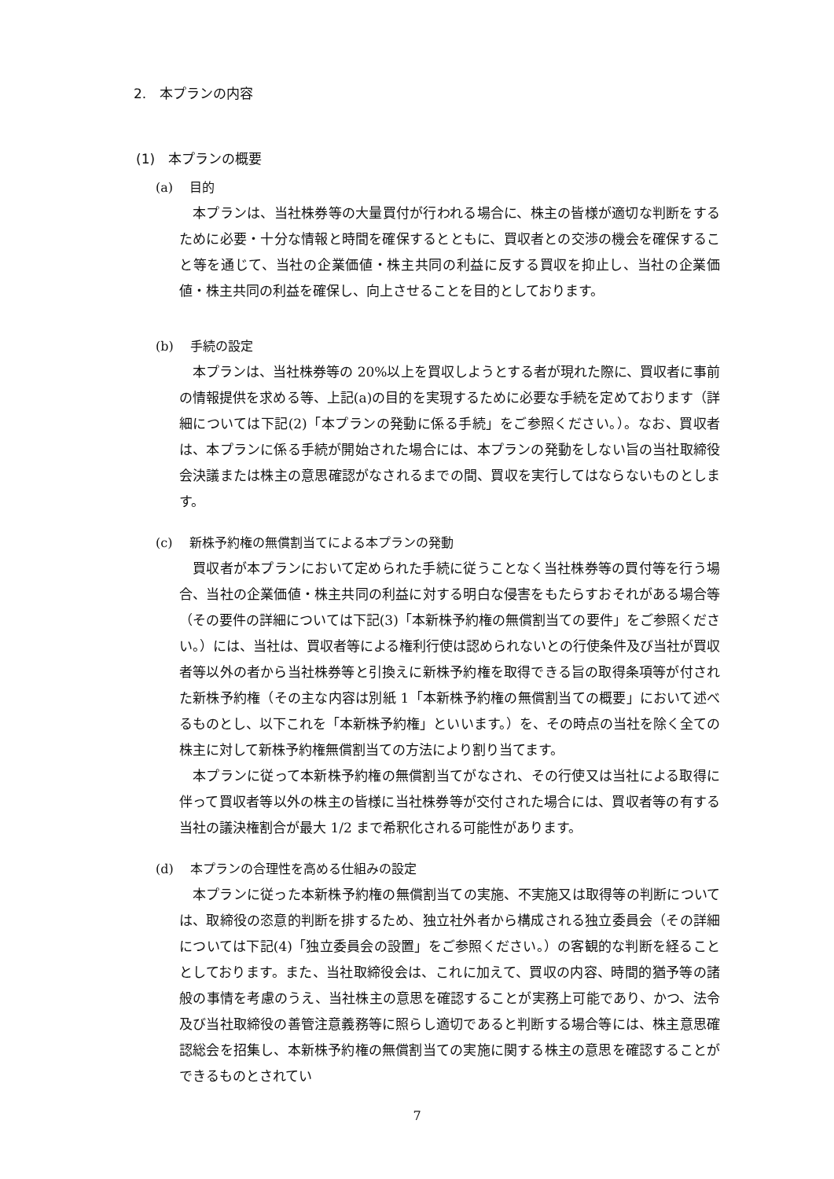2.　本プランの内容
(1)　本プランの概要
(a)　 目的
本プランは、当社株券等の大量買付が行われる場合に、株主の皆様が適切な判断をするために必要・十分な情報と時間を確保するとともに、買収者との交渉の機会を確保すること等を通じて、当社の企業価値・株主共同の利益に反する買収を抑止し、当社の企業価値・株主共同の利益を確保し、向上させることを目的としております。
(b)　 手続の設定
本プランは、当社株券等の 20%以上を買収しようとする者が現れた際に、買収者に事前の情報提供を求める等、上記(a)の目的を実現するために必要な手続を定めております（詳細については下記(2)「本プランの発動に係る手続」をご参照ください。）。なお、買収者は、本プランに係る手続が開始された場合には、本プランの発動をしない旨の当社取締役会決議または株主の意思確認がなされるまでの間、買収を実行してはならないものとします。
(c)　 新株予約権の無償割当てによる本プランの発動
買収者が本プランにおいて定められた手続に従うことなく当社株券等の買付等を行う場合、当社の企業価値・株主共同の利益に対する明白な侵害をもたらすおそれがある場合等（その要件の詳細については下記(3)「本新株予約権の無償割当ての要件」をご参照ください。）には、当社は、買収者等による権利行使は認められないとの行使条件及び当社が買収者等以外の者から当社株券等と引換えに新株予約権を取得できる旨の取得条項等が付された新株予約権（その主な内容は別紙 1「本新株予約権の無償割当ての概要」において述べるものとし、以下これを「本新株予約権」といいます。）を、その時点の当社を除く全ての株主に対して新株予約権無償割当ての方法により割り当てます。
本プランに従って本新株予約権の無償割当てがなされ、その行使又は当社による取得に伴って買収者等以外の株主の皆様に当社株券等が交付された場合には、買収者等の有する当社の議決権割合が最大 1/2 まで希釈化される可能性があります。
(d)　 本プランの合理性を高める仕組みの設定
本プランに従った本新株予約権の無償割当ての実施、不実施又は取得等の判断については、取締役の恣意的判断を排するため、独立社外者から構成される独立委員会（その詳細については下記(4)「独立委員会の設置」をご参照ください。）の客観的な判断を経ることとしております。また、当社取締役会は、これに加えて、買収の内容、時間的猶予等の諸般の事情を考慮のうえ、当社株主の意思を確認することが実務上可能であり、かつ、法令及び当社取締役の善管注意義務等に照らし適切であると判断する場合等には、株主意思確認総会を招集し、本新株予約権の無償割当ての実施に関する株主の意思を確認することができるものとされてい
7